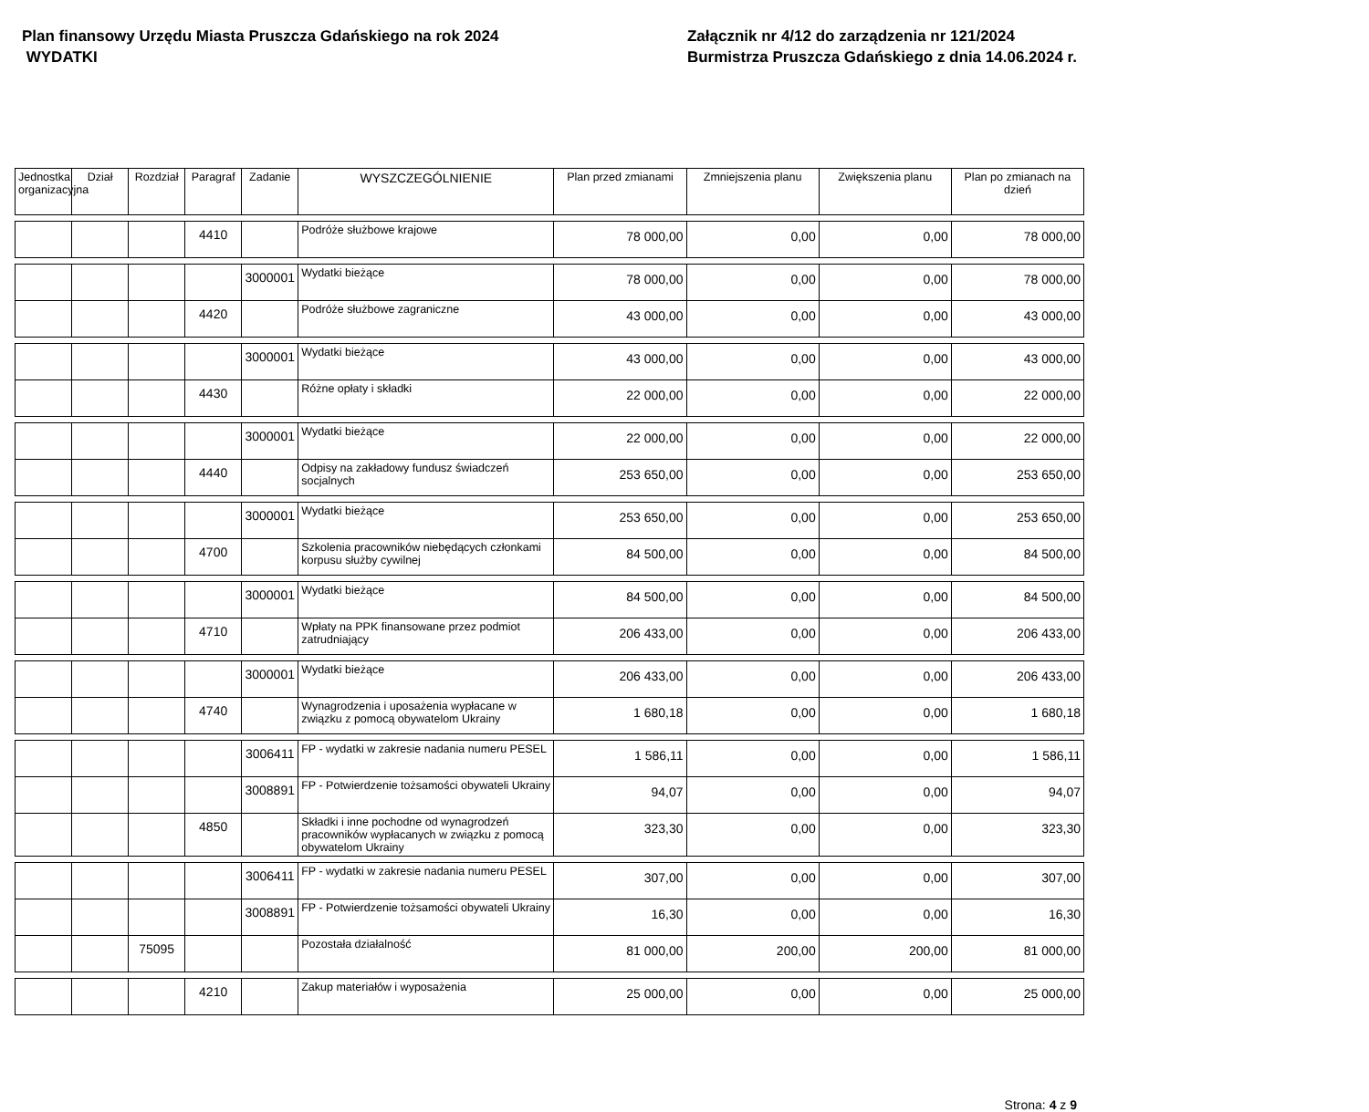Plan finansowy Urzędu Miasta Pruszcza Gdańskiego na rok 2024
WYDATKI
Załącznik nr 4/12 do zarządzenia nr 121/2024
Burmistrza Pruszcza Gdańskiego z dnia 14.06.2024 r.
| Jednostka organizacyjna | Dział | Rozdział | Paragraf | Zadanie | WYSZCZEGÓLNIENIE | Plan przed zmianami | Zmniejszenia planu | Zwiększenia planu | Plan po zmianach na dzień |
| --- | --- | --- | --- | --- | --- | --- | --- | --- | --- |
| | | | 4410 | | Podróże służbowe krajowe | 78 000,00 | 0,00 | 0,00 | 78 000,00 |
| | | | | 3000001 | Wydatki bieżące | 78 000,00 | 0,00 | 0,00 | 78 000,00 |
| | | | 4420 | | Podróże służbowe zagraniczne | 43 000,00 | 0,00 | 0,00 | 43 000,00 |
| | | | | 3000001 | Wydatki bieżące | 43 000,00 | 0,00 | 0,00 | 43 000,00 |
| | | | 4430 | | Różne opłaty i składki | 22 000,00 | 0,00 | 0,00 | 22 000,00 |
| | | | | 3000001 | Wydatki bieżące | 22 000,00 | 0,00 | 0,00 | 22 000,00 |
| | | | 4440 | | Odpisy na zakładowy fundusz świadczeń socjalnych | 253 650,00 | 0,00 | 0,00 | 253 650,00 |
| | | | | 3000001 | Wydatki bieżące | 253 650,00 | 0,00 | 0,00 | 253 650,00 |
| | | | 4700 | | Szkolenia pracowników niebędących członkami korpusu służby cywilnej | 84 500,00 | 0,00 | 0,00 | 84 500,00 |
| | | | | 3000001 | Wydatki bieżące | 84 500,00 | 0,00 | 0,00 | 84 500,00 |
| | | | 4710 | | Wpłaty na PPK finansowane przez podmiot zatrudniający | 206 433,00 | 0,00 | 0,00 | 206 433,00 |
| | | | | 3000001 | Wydatki bieżące | 206 433,00 | 0,00 | 0,00 | 206 433,00 |
| | | | 4740 | | Wynagrodzenia i uposażenia wypłacane w związku z pomocą obywatelom Ukrainy | 1 680,18 | 0,00 | 0,00 | 1 680,18 |
| | | | | 3006411 | FP - wydatki w zakresie nadania numeru PESEL | 1 586,11 | 0,00 | 0,00 | 1 586,11 |
| | | | | 3008891 | FP - Potwierdzenie tożsamości obywateli Ukrainy | 94,07 | 0,00 | 0,00 | 94,07 |
| | | | 4850 | | Składki i inne pochodne od wynagrodzeń pracowników wypłacanych w związku z pomocą obywatelom Ukrainy | 323,30 | 0,00 | 0,00 | 323,30 |
| | | | | 3006411 | FP - wydatki w zakresie nadania numeru PESEL | 307,00 | 0,00 | 0,00 | 307,00 |
| | | | | 3008891 | FP - Potwierdzenie tożsamości obywateli Ukrainy | 16,30 | 0,00 | 0,00 | 16,30 |
| | | 75095 | | | Pozostała działalność | 81 000,00 | 200,00 | 200,00 | 81 000,00 |
| | | | 4210 | | Zakup materiałów i wyposażenia | 25 000,00 | 0,00 | 0,00 | 25 000,00 |
Strona: 4 z 9